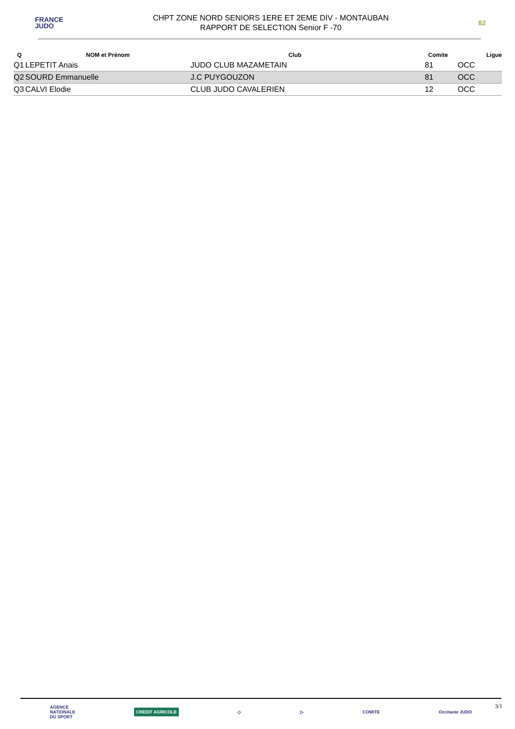FRANCE
JUDO
CHPT ZONE NORD SENIORS 1ERE ET 2EME DIV - MONTAUBAN
RAPPORT DE SELECTION Senior F -70
82
| Q | NOM et Prénom | Club | Comite | Ligue |
| --- | --- | --- | --- | --- |
| Q1 | LEPETIT Anais | JUDO CLUB MAZAMETAIN | 81 | OCC |
| Q2 | SOURD Emmanuelle | J.C PUYGOUZON | 81 | OCC |
| Q3 | CALVI Elodie | CLUB JUDO CAVALERIEN | 12 | OCC |
AGENCE
NATIONALE
DU SPORT CREDIT AGRICOLE ◇ ▷ COMITE Occitanie JUDO
3/1